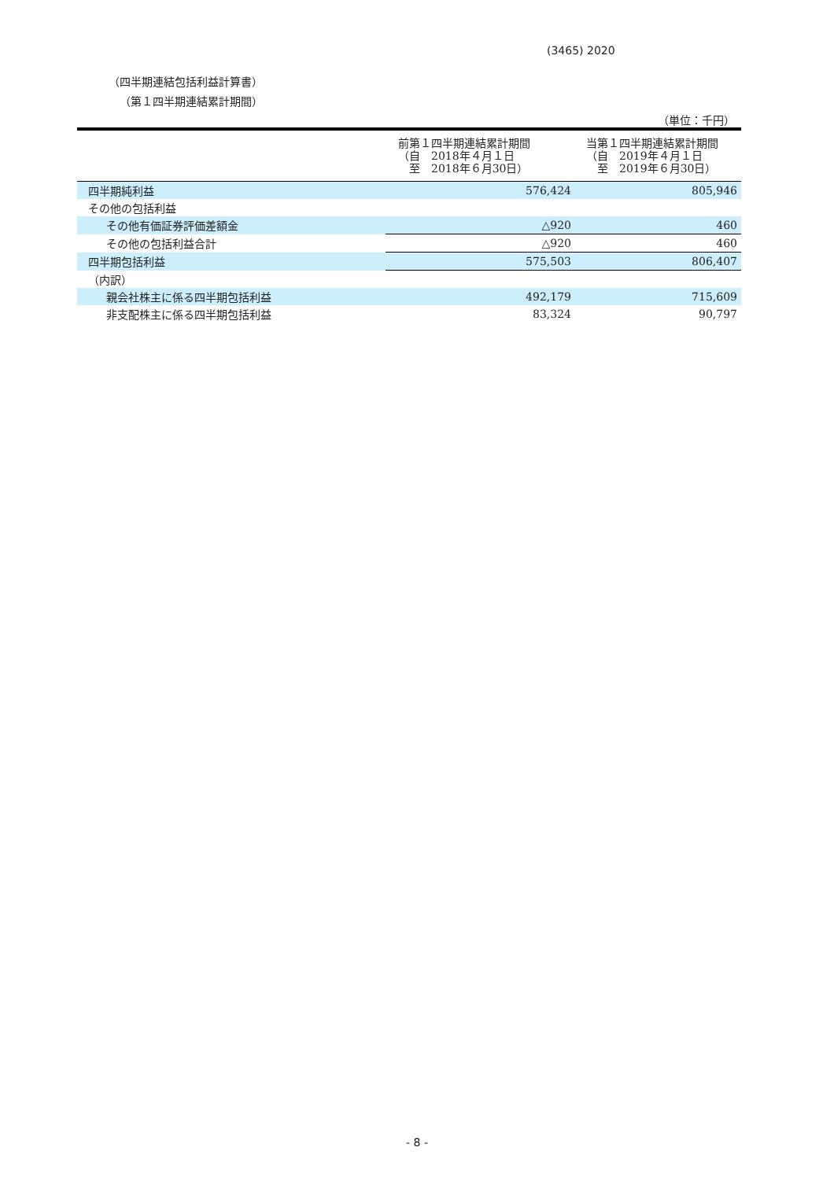(3465) 2020
（四半期連結包括利益計算書）
（第１四半期連結累計期間）
（単位：千円）
| | 前第１四半期連結累計期間 （自 2018年４月１日 至 2018年６月30日） | 当第１四半期連結累計期間 （自 2019年４月１日 至 2019年６月30日） |
| --- | --- | --- |
| 四半期純利益 | 576,424 | 805,946 |
| その他の包括利益 | | |
| その他有価証券評価差額金 | △920 | 460 |
| その他の包括利益合計 | △920 | 460 |
| 四半期包括利益 | 575,503 | 806,407 |
| （内訳） | | |
| 親会社株主に係る四半期包括利益 | 492,179 | 715,609 |
| 非支配株主に係る四半期包括利益 | 83,324 | 90,797 |
- 8 -